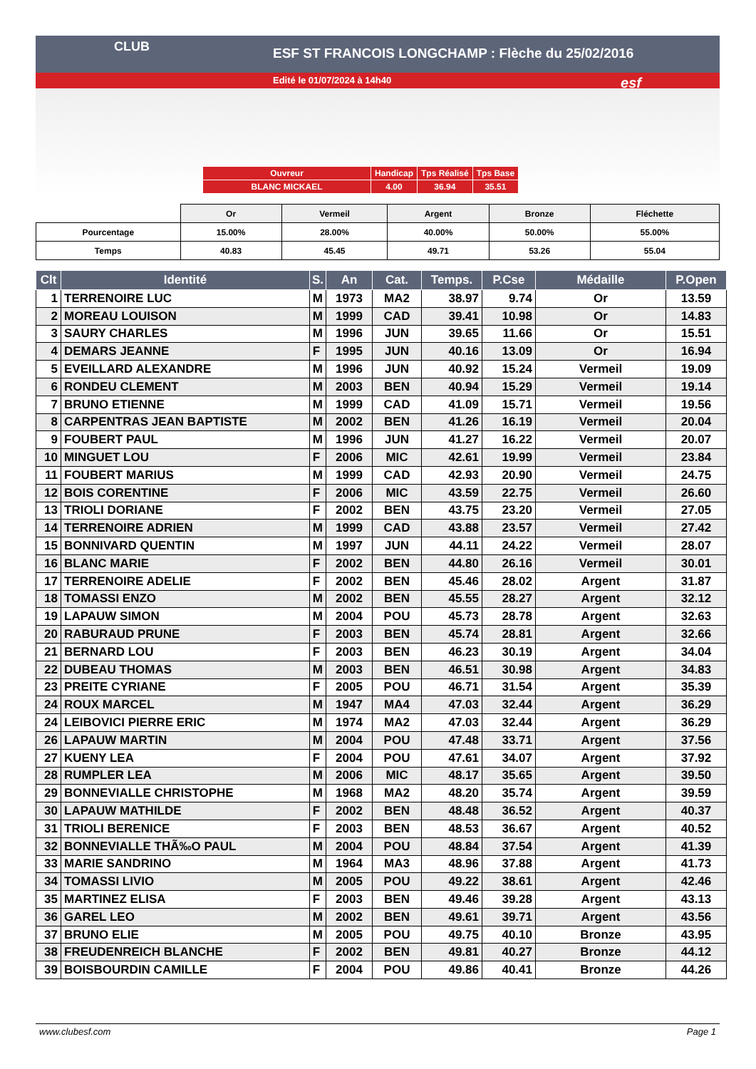ESF ST FRANCOIS LONGCHAMP : Flèche du 25/02/2016
Edité le 01/07/2024 à 14h40
CLUB
esf
| Ouvreur | Handicap | Tps Réalisé | Tps Base |
| BLANC MICKAEL | 4.00 | 36.94 | 35.51 |
| | Or | Vermeil | Argent | Bronze | Fléchette |
| Pourcentage | 15.00% | 28.00% | 40.00% | 50.00% | 55.00% |
| Temps | 40.83 | 45.45 | 49.71 | 53.26 | 55.04 |
| Clt | Identité | S. | An | Cat. | Temps. | P.Cse | Médaille | P.Open |
| --- | --- | --- | --- | --- | --- | --- | --- | --- |
| 1 | TERRENOIRE LUC | M | 1973 | MA2 | 38.97 | 9.74 | Or | 13.59 |
| 2 | MOREAU LOUISON | M | 1999 | CAD | 39.41 | 10.98 | Or | 14.83 |
| 3 | SAURY CHARLES | M | 1996 | JUN | 39.65 | 11.66 | Or | 15.51 |
| 4 | DEMARS JEANNE | F | 1995 | JUN | 40.16 | 13.09 | Or | 16.94 |
| 5 | EVEILLARD ALEXANDRE | M | 1996 | JUN | 40.92 | 15.24 | Vermeil | 19.09 |
| 6 | RONDEU CLEMENT | M | 2003 | BEN | 40.94 | 15.29 | Vermeil | 19.14 |
| 7 | BRUNO ETIENNE | M | 1999 | CAD | 41.09 | 15.71 | Vermeil | 19.56 |
| 8 | CARPENTRAS JEAN BAPTISTE | M | 2002 | BEN | 41.26 | 16.19 | Vermeil | 20.04 |
| 9 | FOUBERT PAUL | M | 1996 | JUN | 41.27 | 16.22 | Vermeil | 20.07 |
| 10 | MINGUET LOU | F | 2006 | MIC | 42.61 | 19.99 | Vermeil | 23.84 |
| 11 | FOUBERT MARIUS | M | 1999 | CAD | 42.93 | 20.90 | Vermeil | 24.75 |
| 12 | BOIS CORENTINE | F | 2006 | MIC | 43.59 | 22.75 | Vermeil | 26.60 |
| 13 | TRIOLI DORIANE | F | 2002 | BEN | 43.75 | 23.20 | Vermeil | 27.05 |
| 14 | TERRENOIRE ADRIEN | M | 1999 | CAD | 43.88 | 23.57 | Vermeil | 27.42 |
| 15 | BONNIVARD QUENTIN | M | 1997 | JUN | 44.11 | 24.22 | Vermeil | 28.07 |
| 16 | BLANC MARIE | F | 2002 | BEN | 44.80 | 26.16 | Vermeil | 30.01 |
| 17 | TERRENOIRE ADELIE | F | 2002 | BEN | 45.46 | 28.02 | Argent | 31.87 |
| 18 | TOMASSI ENZO | M | 2002 | BEN | 45.55 | 28.27 | Argent | 32.12 |
| 19 | LAPAUW SIMON | M | 2004 | POU | 45.73 | 28.78 | Argent | 32.63 |
| 20 | RABURAUD PRUNE | F | 2003 | BEN | 45.74 | 28.81 | Argent | 32.66 |
| 21 | BERNARD LOU | F | 2003 | BEN | 46.23 | 30.19 | Argent | 34.04 |
| 22 | DUBEAU THOMAS | M | 2003 | BEN | 46.51 | 30.98 | Argent | 34.83 |
| 23 | PREITE CYRIANE | F | 2005 | POU | 46.71 | 31.54 | Argent | 35.39 |
| 24 | ROUX MARCEL | M | 1947 | MA4 | 47.03 | 32.44 | Argent | 36.29 |
| 24 | LEIBOVICI PIERRE ERIC | M | 1974 | MA2 | 47.03 | 32.44 | Argent | 36.29 |
| 26 | LAPAUW MARTIN | M | 2004 | POU | 47.48 | 33.71 | Argent | 37.56 |
| 27 | KUENY LEA | F | 2004 | POU | 47.61 | 34.07 | Argent | 37.92 |
| 28 | RUMPLER LEA | M | 2006 | MIC | 48.17 | 35.65 | Argent | 39.50 |
| 29 | BONNEVIALLE CHRISTOPHE | M | 1968 | MA2 | 48.20 | 35.74 | Argent | 39.59 |
| 30 | LAPAUW MATHILDE | F | 2002 | BEN | 48.48 | 36.52 | Argent | 40.37 |
| 31 | TRIOLI BERENICE | F | 2003 | BEN | 48.53 | 36.67 | Argent | 40.52 |
| 32 | BONNEVIALLE THÃ‰O PAUL | M | 2004 | POU | 48.84 | 37.54 | Argent | 41.39 |
| 33 | MARIE SANDRINO | M | 1964 | MA3 | 48.96 | 37.88 | Argent | 41.73 |
| 34 | TOMASSI LIVIO | M | 2005 | POU | 49.22 | 38.61 | Argent | 42.46 |
| 35 | MARTINEZ ELISA | F | 2003 | BEN | 49.46 | 39.28 | Argent | 43.13 |
| 36 | GAREL LEO | M | 2002 | BEN | 49.61 | 39.71 | Argent | 43.56 |
| 37 | BRUNO ELIE | M | 2005 | POU | 49.75 | 40.10 | Bronze | 43.95 |
| 38 | FREUDENREICH BLANCHE | F | 2002 | BEN | 49.81 | 40.27 | Bronze | 44.12 |
| 39 | BOISBOURDIN CAMILLE | F | 2004 | POU | 49.86 | 40.41 | Bronze | 44.26 |
www.clubesf.com Page 1